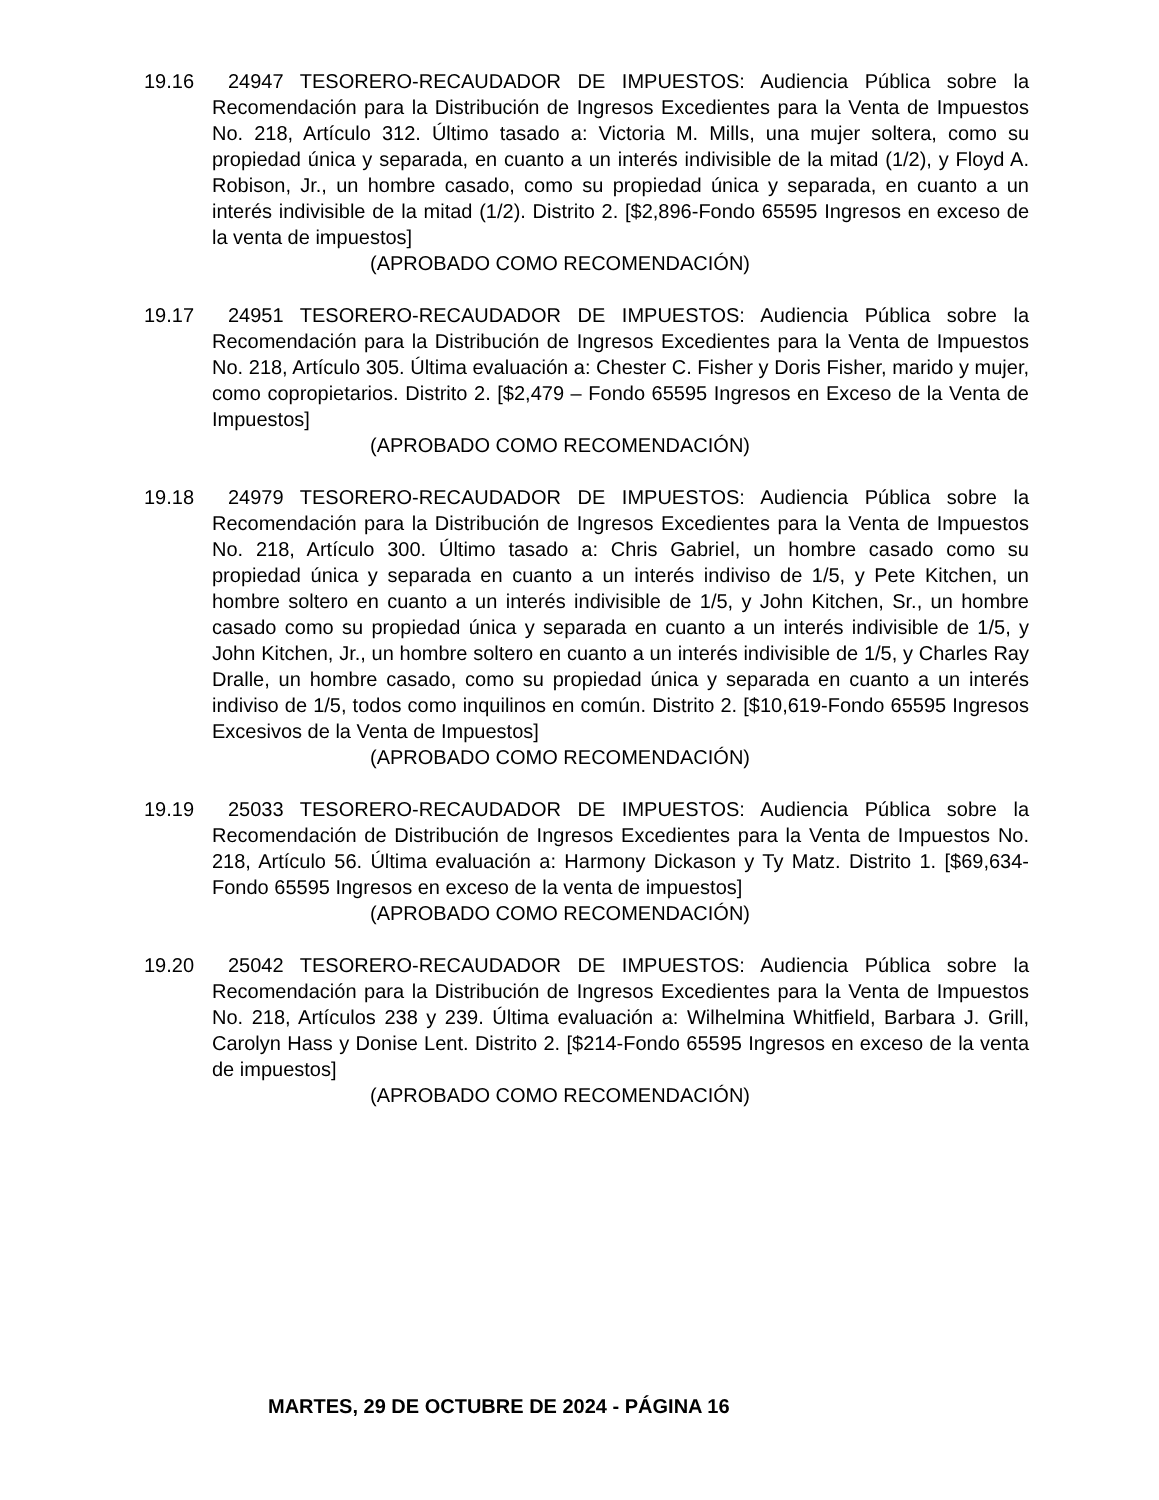19.16
24947 TESORERO-RECAUDADOR DE IMPUESTOS: Audiencia Pública sobre la Recomendación para la Distribución de Ingresos Excedientes para la Venta de Impuestos No. 218, Artículo 312. Último tasado a: Victoria M. Mills, una mujer soltera, como su propiedad única y separada, en cuanto a un interés indivisible de la mitad (1/2), y Floyd A. Robison, Jr., un hombre casado, como su propiedad única y separada, en cuanto a un interés indivisible de la mitad (1/2). Distrito 2. [$2,896-Fondo 65595 Ingresos en exceso de la venta de impuestos]
(APROBADO COMO RECOMENDACIÓN)
19.17
24951 TESORERO-RECAUDADOR DE IMPUESTOS: Audiencia Pública sobre la Recomendación para la Distribución de Ingresos Excedientes para la Venta de Impuestos No. 218, Artículo 305. Última evaluación a: Chester C. Fisher y Doris Fisher, marido y mujer, como copropietarios. Distrito 2. [$2,479 – Fondo 65595 Ingresos en Exceso de la Venta de Impuestos]
(APROBADO COMO RECOMENDACIÓN)
19.18
24979 TESORERO-RECAUDADOR DE IMPUESTOS: Audiencia Pública sobre la Recomendación para la Distribución de Ingresos Excedientes para la Venta de Impuestos No. 218, Artículo 300. Último tasado a: Chris Gabriel, un hombre casado como su propiedad única y separada en cuanto a un interés indiviso de 1/5, y Pete Kitchen, un hombre soltero en cuanto a un interés indivisible de 1/5, y John Kitchen, Sr., un hombre casado como su propiedad única y separada en cuanto a un interés indivisible de 1/5, y John Kitchen, Jr., un hombre soltero en cuanto a un interés indivisible de 1/5, y Charles Ray Dralle, un hombre casado, como su propiedad única y separada en cuanto a un interés indiviso de 1/5, todos como inquilinos en común. Distrito 2. [$10,619-Fondo 65595 Ingresos Excesivos de la Venta de Impuestos]
(APROBADO COMO RECOMENDACIÓN)
19.19
25033 TESORERO-RECAUDADOR DE IMPUESTOS: Audiencia Pública sobre la Recomendación de Distribución de Ingresos Excedientes para la Venta de Impuestos No. 218, Artículo 56. Última evaluación a: Harmony Dickason y Ty Matz. Distrito 1. [$69,634-Fondo 65595 Ingresos en exceso de la venta de impuestos]
(APROBADO COMO RECOMENDACIÓN)
19.20
25042 TESORERO-RECAUDADOR DE IMPUESTOS: Audiencia Pública sobre la Recomendación para la Distribución de Ingresos Excedientes para la Venta de Impuestos No. 218, Artículos 238 y 239. Última evaluación a: Wilhelmina Whitfield, Barbara J. Grill, Carolyn Hass y Donise Lent. Distrito 2. [$214-Fondo 65595 Ingresos en exceso de la venta de impuestos]
(APROBADO COMO RECOMENDACIÓN)
MARTES, 29 DE OCTUBRE DE 2024 - PÁGINA 16